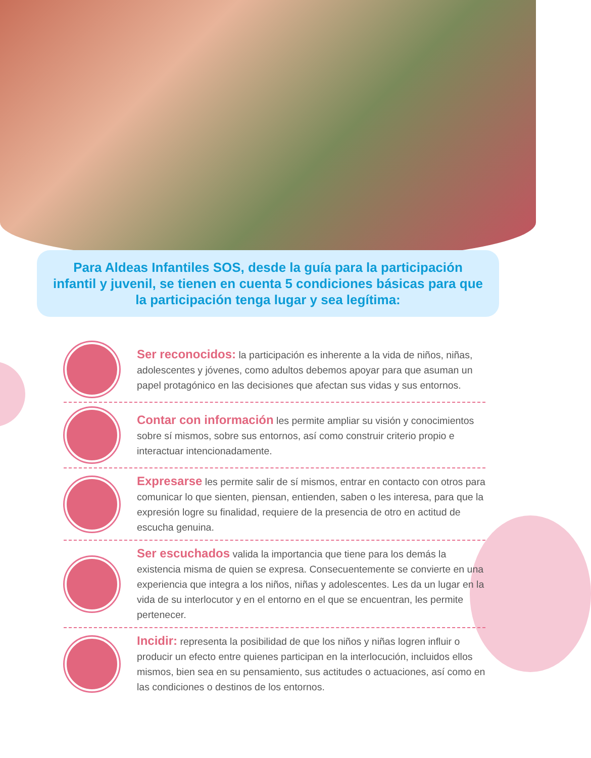Para Aldeas Infantiles SOS, desde la guía para la participación infantil y juvenil, se tienen en cuenta 5 condiciones básicas para que la participación tenga lugar y sea legítima:
Ser reconocidos: la participación es inherente a la vida de niños, niñas, adolescentes y jóvenes, como adultos debemos apoyar para que asuman un papel protagónico en las decisiones que afectan sus vidas y sus entornos.
Contar con información les permite ampliar su visión y conocimientos sobre sí mismos, sobre sus entornos, así como construir criterio propio e interactuar intencionadamente.
Expresarse les permite salir de sí mismos, entrar en contacto con otros para comunicar lo que sienten, piensan, entienden, saben o les interesa, para que la expresión logre su finalidad, requiere de la presencia de otro en actitud de escucha genuina.
Ser escuchados valida la importancia que tiene para los demás la existencia misma de quien se expresa. Consecuentemente se convierte en una experiencia que integra a los niños, niñas y adolescentes. Les da un lugar en la vida de su interlocutor y en el entorno en el que se encuentran, les permite pertenecer.
Incidir: representa la posibilidad de que los niños y niñas logren influir o producir un efecto entre quienes participan en la interlocución, incluidos ellos mismos, bien sea en su pensamiento, sus actitudes o actuaciones, así como en las condiciones o destinos de los entornos.